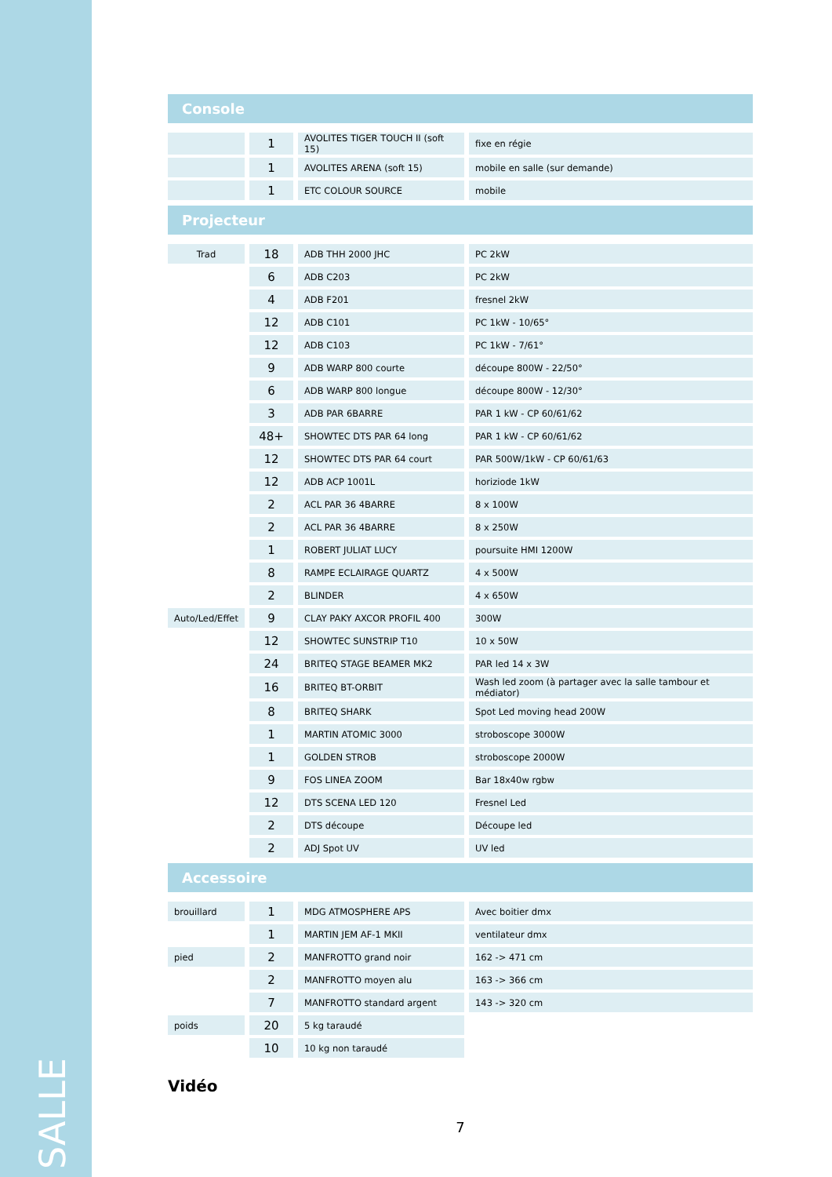SALLE
Console
| | 1 | AVOLITES TIGER TOUCH II (soft 15) | fixe en régie |
| | 1 | AVOLITES ARENA (soft 15) | mobile en salle (sur demande) |
| | 1 | ETC COLOUR SOURCE | mobile |
Projecteur
| Trad | 18 | ADB THH 2000 JHC | PC 2kW |
| | 6 | ADB C203 | PC 2kW |
| | 4 | ADB F201 | fresnel 2kW |
| | 12 | ADB C101 | PC 1kW - 10/65° |
| | 12 | ADB C103 | PC 1kW - 7/61° |
| | 9 | ADB WARP 800 courte | découpe 800W - 22/50° |
| | 6 | ADB WARP 800 longue | découpe 800W - 12/30° |
| | 3 | ADB PAR 6BARRE | PAR 1 kW - CP 60/61/62 |
| | 48+ | SHOWTEC DTS PAR 64 long | PAR 1 kW - CP 60/61/62 |
| | 12 | SHOWTEC DTS PAR 64 court | PAR 500W/1kW - CP 60/61/63 |
| | 12 | ADB ACP 1001L | horiziode 1kW |
| | 2 | ACL PAR 36 4BARRE | 8 x 100W |
| | 2 | ACL PAR 36 4BARRE | 8 x 250W |
| | 1 | ROBERT JULIAT LUCY | poursuite HMI 1200W |
| | 8 | RAMPE ECLAIRAGE QUARTZ | 4 x 500W |
| | 2 | BLINDER | 4 x 650W |
| Auto/Led/Effet | 9 | CLAY PAKY AXCOR PROFIL 400 | 300W |
| | 12 | SHOWTEC SUNSTRIP T10 | 10 x 50W |
| | 24 | BRITEQ STAGE BEAMER MK2 | PAR led 14 x 3W |
| | 16 | BRITEQ BT-ORBIT | Wash led zoom (à partager avec la salle tambour et médiator) |
| | 8 | BRITEQ SHARK | Spot Led moving head 200W |
| | 1 | MARTIN ATOMIC 3000 | stroboscope 3000W |
| | 1 | GOLDEN STROB | stroboscope 2000W |
| | 9 | FOS LINEA ZOOM | Bar 18x40w rgbw |
| | 12 | DTS SCENA LED 120 | Fresnel Led |
| | 2 | DTS découpe | Découpe led |
| | 2 | ADJ Spot UV | UV led |
Accessoire
| brouillard | 1 | MDG ATMOSPHERE APS | Avec boitier dmx |
| | 1 | MARTIN JEM AF-1 MKII | ventilateur dmx |
| pied | 2 | MANFROTTO grand noir | 162 -> 471 cm |
| | 2 | MANFROTTO moyen alu | 163 -> 366 cm |
| | 7 | MANFROTTO standard argent | 143 -> 320 cm |
| poids | 20 | 5 kg taraudé | |
| | 10 | 10 kg non taraudé | |
Vidéo
7